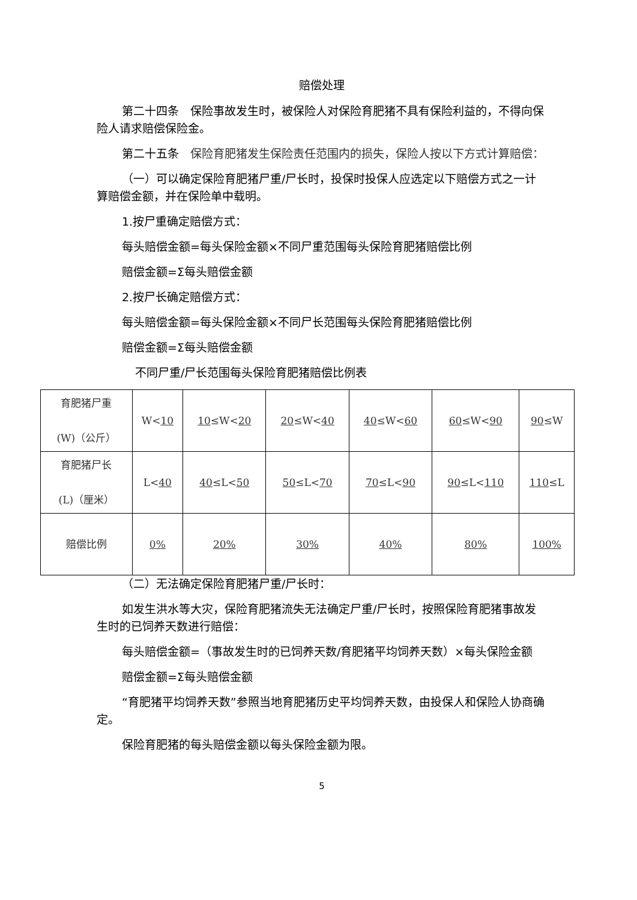赔偿处理
第二十四条　保险事故发生时，被保险人对保险育肥猪不具有保险利益的，不得向保险人请求赔偿保险金。
第二十五条　保险育肥猪发生保险责任范围内的损失，保险人按以下方式计算赔偿：
（一）可以确定保险育肥猪尸重/尸长时，投保时投保人应选定以下赔偿方式之一计算赔偿金额，并在保险单中载明。
1.按尸重确定赔偿方式：
每头赔偿金额=每头保险金额×不同尸重范围每头保险育肥猪赔偿比例
赔偿金额=Σ每头赔偿金额
2.按尸长确定赔偿方式：
每头赔偿金额=每头保险金额×不同尸长范围每头保险育肥猪赔偿比例
赔偿金额=Σ每头赔偿金额
不同尸重/尸长范围每头保险育肥猪赔偿比例表
| 育肥猪尸重 (W)（公斤） | W< 10 | 10 ≤W< 20 | 20 ≤W< 40 | 40 ≤W< 60 | 60 ≤W< 90 | 90 ≤W |
| 育肥猪尸长 (L)（厘米） | L< 40 | 40 ≤L< 50 | 50 ≤L< 70 | 70 ≤L< 90 | 90 ≤L< 110 | 110 ≤L |
| 赔偿比例 | 0% | 20% | 30% | 40% | 80% | 100% |
（二）无法确定保险育肥猪尸重/尸长时：
如发生洪水等大灾，保险育肥猪流失无法确定尸重/尸长时，按照保险育肥猪事故发生时的已饲养天数进行赔偿：
每头赔偿金额=（事故发生时的已饲养天数/育肥猪平均饲养天数）×每头保险金额
赔偿金额=Σ每头赔偿金额
“育肥猪平均饲养天数”参照当地育肥猪历史平均饲养天数，由投保人和保险人协商确定。
保险育肥猪的每头赔偿金额以每头保险金额为限。
5